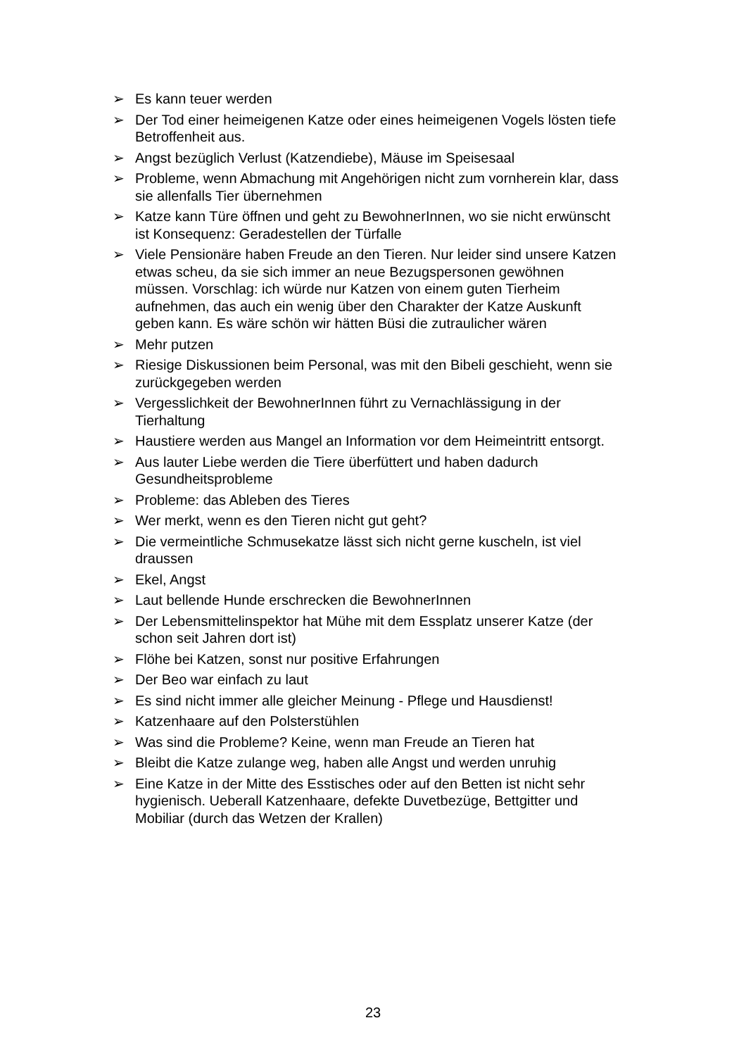➢ Es kann teuer werden
➢ Der Tod einer heimeigenen Katze oder eines heimeigenen Vogels lösten tiefe Betroffenheit aus.
➢ Angst bezüglich Verlust (Katzendiebe), Mäuse im Speisesaal
➢ Probleme, wenn Abmachung mit Angehörigen nicht zum vornherein klar, dass sie allenfalls Tier übernehmen
➢ Katze kann Türe öffnen und geht zu BewohnerInnen, wo sie nicht erwünscht ist Konsequenz: Geradestellen der Türfalle
➢ Viele Pensionäre haben Freude an den Tieren. Nur leider sind unsere Katzen etwas scheu, da sie sich immer an neue Bezugspersonen gewöhnen müssen. Vorschlag: ich würde nur Katzen von einem guten Tierheim aufnehmen, das auch ein wenig über den Charakter der Katze Auskunft geben kann. Es wäre schön wir hätten Büsi die zutraulicher wären
➢ Mehr putzen
➢ Riesige Diskussionen beim Personal, was mit den Bibeli geschieht, wenn sie zurückgegeben werden
➢ Vergesslichkeit der BewohnerInnen führt zu Vernachlässigung in der Tierhaltung
➢ Haustiere werden aus Mangel an Information vor dem Heimeintritt entsorgt.
➢ Aus lauter Liebe werden die Tiere überfüttert und haben dadurch Gesundheitsprobleme
➢ Probleme: das Ableben des Tieres
➢ Wer merkt, wenn es den Tieren nicht gut geht?
➢ Die vermeintliche Schmusekatze lässt sich nicht gerne kuscheln, ist viel draussen
➢ Ekel, Angst
➢ Laut bellende Hunde erschrecken die BewohnerInnen
➢ Der Lebensmittelinspektor hat Mühe mit dem Essplatz unserer Katze (der schon seit Jahren dort ist)
➢ Flöhe bei Katzen, sonst nur positive Erfahrungen
➢ Der Beo war einfach zu laut
➢ Es sind nicht immer alle gleicher Meinung - Pflege und Hausdienst!
➢ Katzenhaare auf den Polsterstühlen
➢ Was sind die Probleme? Keine, wenn man Freude an Tieren hat
➢ Bleibt die Katze zulange weg, haben alle Angst und werden unruhig
➢ Eine Katze in der Mitte des Esstisches oder auf den Betten ist nicht sehr hygienisch. Ueberall Katzenhaare, defekte Duvetbezüge, Bettgitter und Mobiliar (durch das Wetzen der Krallen)
23